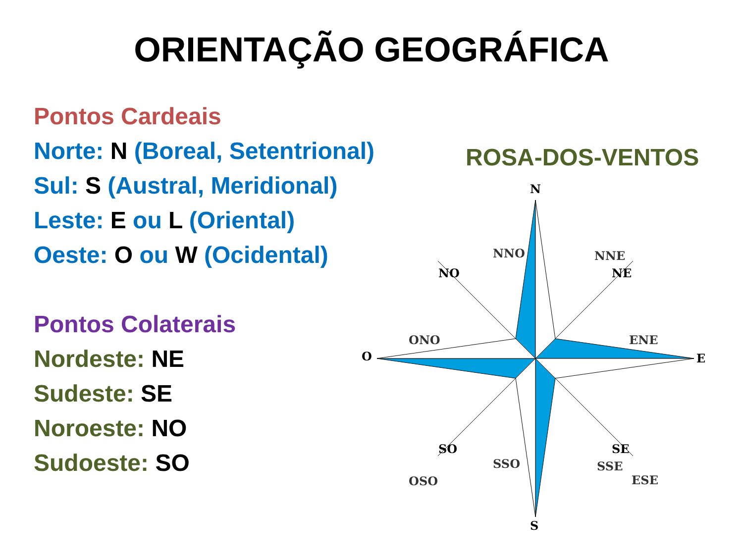ORIENTAÇÃO GEOGRÁFICA
Pontos Cardeais
Norte: N (Boreal, Setentrional)
Sul: S (Austral, Meridional)
Leste: E ou L (Oriental)
Oeste: O ou W (Ocidental)
Pontos Colaterais
Nordeste: NE
Sudeste: SE
Noroeste: NO
Sudoeste: SO
ROSA-DOS-VENTOS
N
S
O
E
NO
NE
SO
SE
NNO
NNE
ONO
ENE
OSO
ESE
SSO
SSE